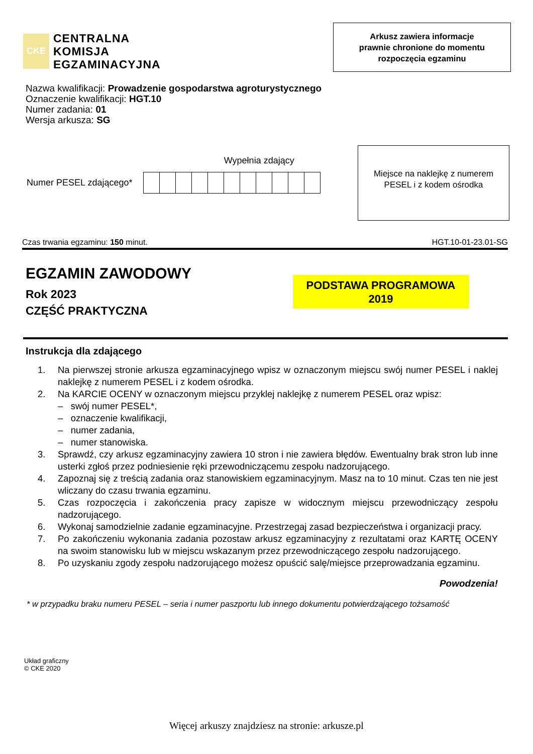CKE
CENTRALNA
KOMISJA
EGZAMINACYJNA
Arkusz zawiera informacje
prawnie chronione do momentu
rozpoczęcia egzaminu
Nazwa kwalifikacji: Prowadzenie gospodarstwa agroturystycznego
Oznaczenie kwalifikacji: HGT.10
Numer zadania: 01
Wersja arkusza: SG
Wypełnia zdający
Numer PESEL zdającego*
Miejsce na naklejkę z numerem
PESEL i z kodem ośrodka
Czas trwania egzaminu: 150 minut. HGT.10-01-23.01-SG
EGZAMIN ZAWODOWY
Rok 2023
CZĘŚĆ PRAKTYCZNA
PODSTAWA PROGRAMOWA
2019
Instrukcja dla zdającego
1. Na pierwszej stronie arkusza egzaminacyjnego wpisz w oznaczonym miejscu swój numer PESEL i naklej naklejkę z numerem PESEL i z kodem ośrodka.
2. Na KARCIE OCENY w oznaczonym miejscu przyklej naklejkę z numerem PESEL oraz wpisz:
– swój numer PESEL*,
– oznaczenie kwalifikacji,
– numer zadania,
– numer stanowiska.
3. Sprawdź, czy arkusz egzaminacyjny zawiera 10 stron i nie zawiera błędów. Ewentualny brak stron lub inne usterki zgłoś przez podniesienie ręki przewodniczącemu zespołu nadzorującego.
4. Zapoznaj się z treścią zadania oraz stanowiskiem egzaminacyjnym. Masz na to 10 minut. Czas ten nie jest wliczany do czasu trwania egzaminu.
5. Czas rozpoczęcia i zakończenia pracy zapisze w widocznym miejscu przewodniczący zespołu nadzorującego.
6. Wykonaj samodzielnie zadanie egzaminacyjne. Przestrzegaj zasad bezpieczeństwa i organizacji pracy.
7. Po zakończeniu wykonania zadania pozostaw arkusz egzaminacyjny z rezultatami oraz KARTĘ OCENY na swoim stanowisku lub w miejscu wskazanym przez przewodniczącego zespołu nadzorującego.
8. Po uzyskaniu zgody zespołu nadzorującego możesz opuścić salę/miejsce przeprowadzania egzaminu.
Powodzenia!
* w przypadku braku numeru PESEL – seria i numer paszportu lub innego dokumentu potwierdzającego tożsamość
Układ graficzny
© CKE 2020
Więcej arkuszy znajdziesz na stronie: arkusze.pl